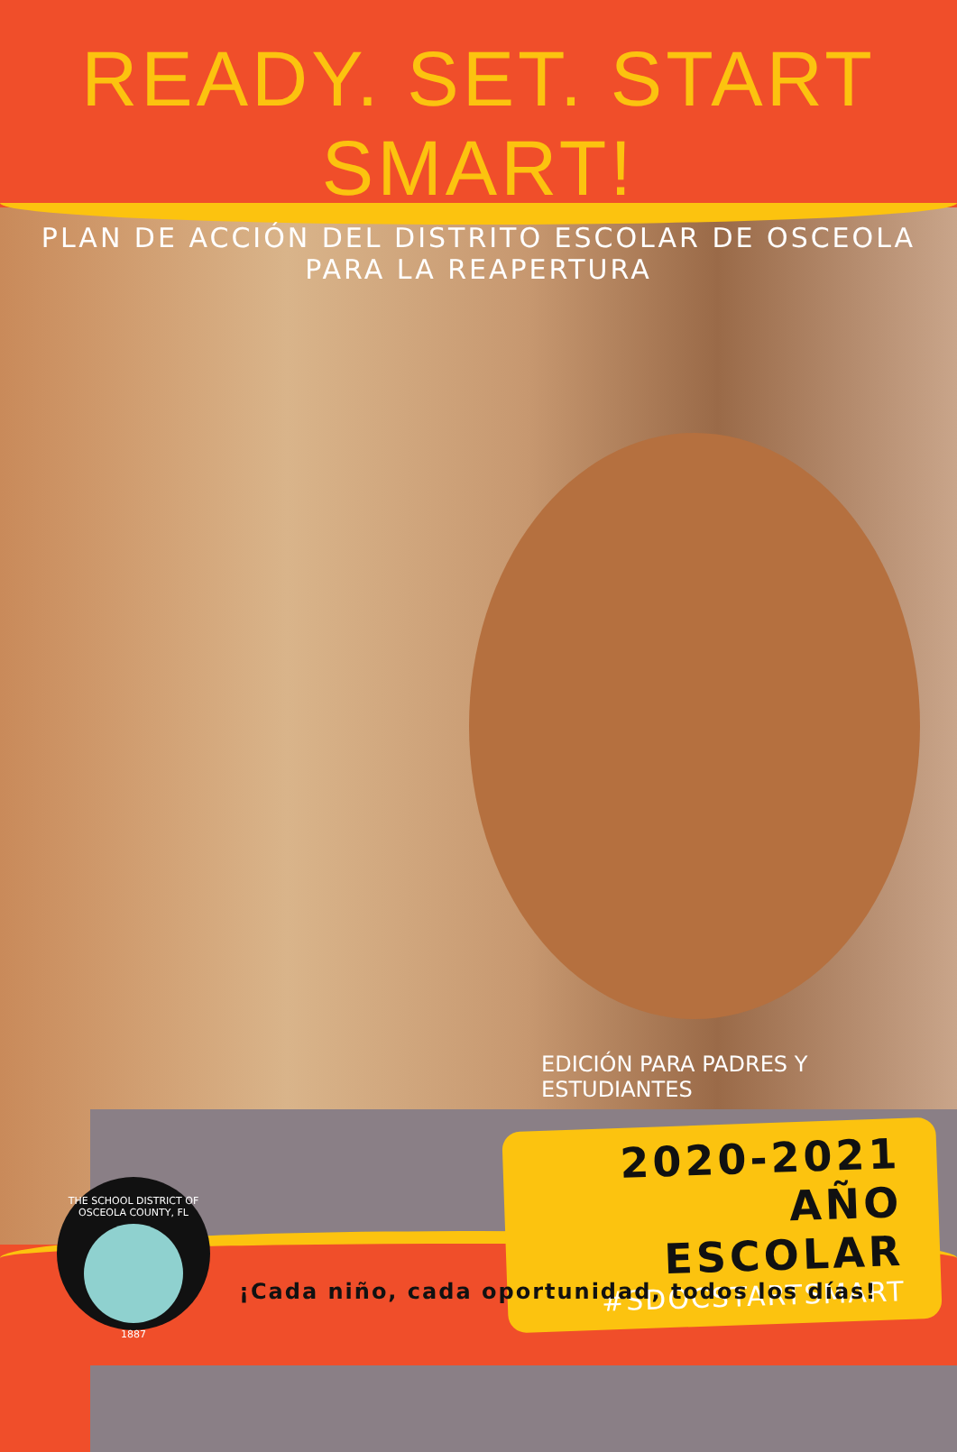READY. SET. START SMART!
PLAN DE ACCIÓN DEL DISTRITO ESCOLAR DE OSCEOLA PARA LA REAPERTURA
EDICIÓN PARA PADRES Y ESTUDIANTES
2020-2021
AÑO ESCOLAR
#SDOCSTARTSMART
THE SCHOOL DISTRICT OF OSCEOLA COUNTY, FL
1887
¡Cada niño, cada oportunidad, todos los días!